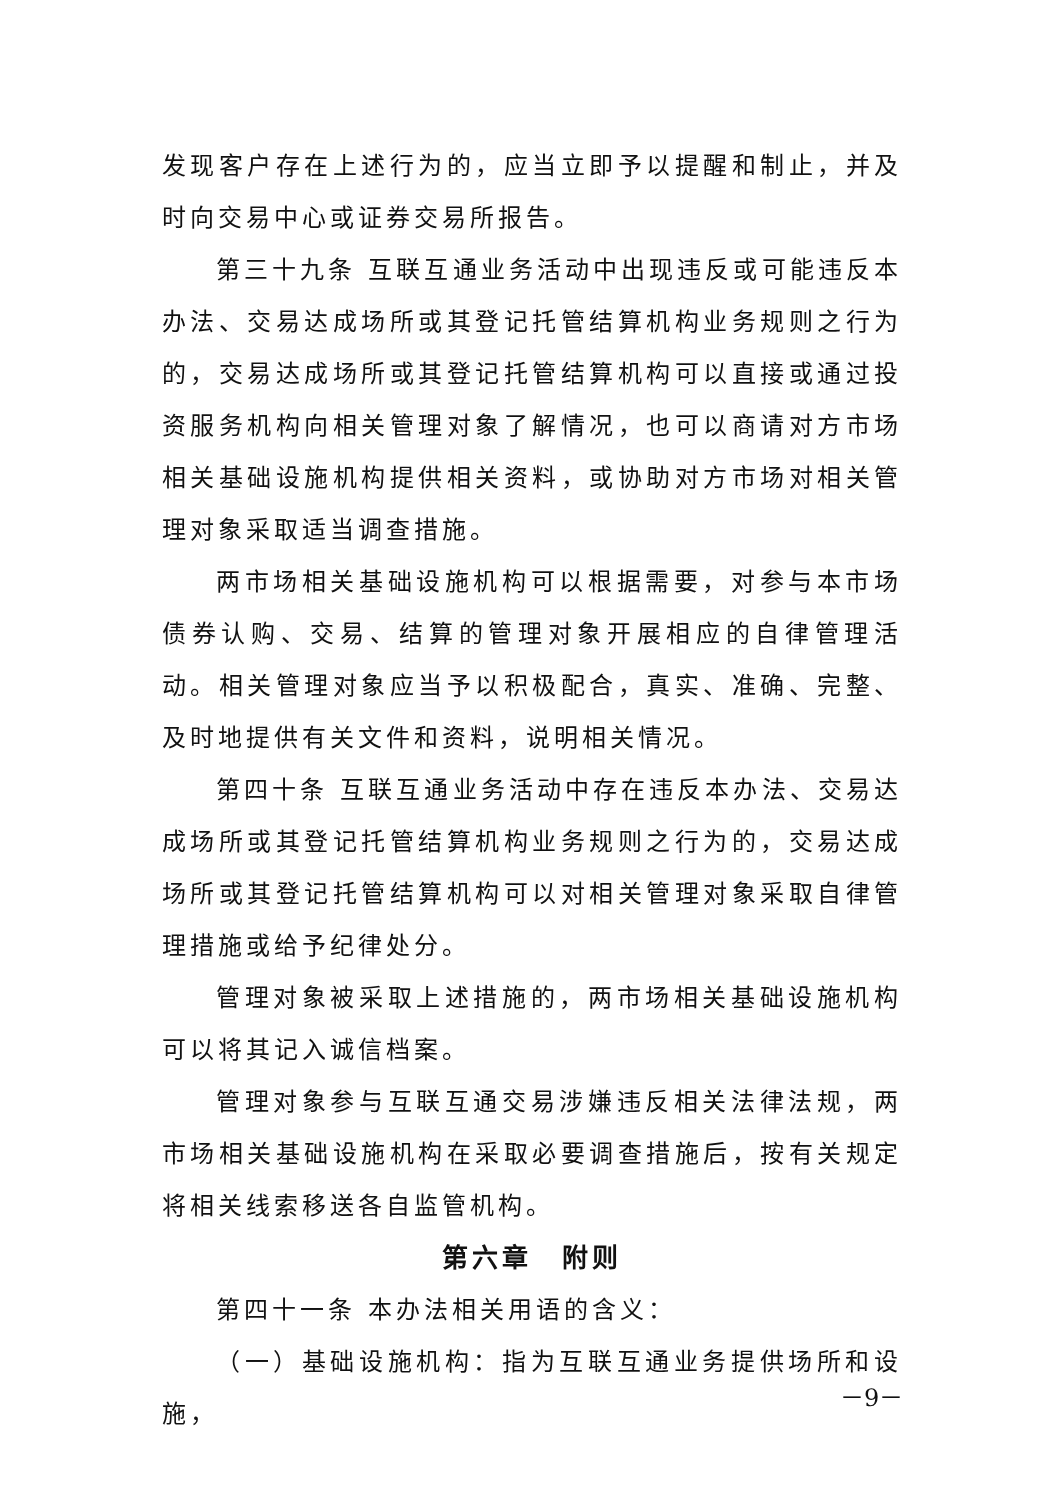发现客户存在上述行为的，应当立即予以提醒和制止，并及时向交易中心或证券交易所报告。
第三十九条 互联互通业务活动中出现违反或可能违反本办法、交易达成场所或其登记托管结算机构业务规则之行为的，交易达成场所或其登记托管结算机构可以直接或通过投资服务机构向相关管理对象了解情况，也可以商请对方市场相关基础设施机构提供相关资料，或协助对方市场对相关管理对象采取适当调查措施。
两市场相关基础设施机构可以根据需要，对参与本市场债券认购、交易、结算的管理对象开展相应的自律管理活动。相关管理对象应当予以积极配合，真实、准确、完整、及时地提供有关文件和资料，说明相关情况。
第四十条 互联互通业务活动中存在违反本办法、交易达成场所或其登记托管结算机构业务规则之行为的，交易达成场所或其登记托管结算机构可以对相关管理对象采取自律管理措施或给予纪律处分。
管理对象被采取上述措施的，两市场相关基础设施机构可以将其记入诚信档案。
管理对象参与互联互通交易涉嫌违反相关法律法规，两市场相关基础设施机构在采取必要调查措施后，按有关规定将相关线索移送各自监管机构。
第六章　附则
第四十一条 本办法相关用语的含义：
（一）基础设施机构：指为互联互通业务提供场所和设施，
－9－